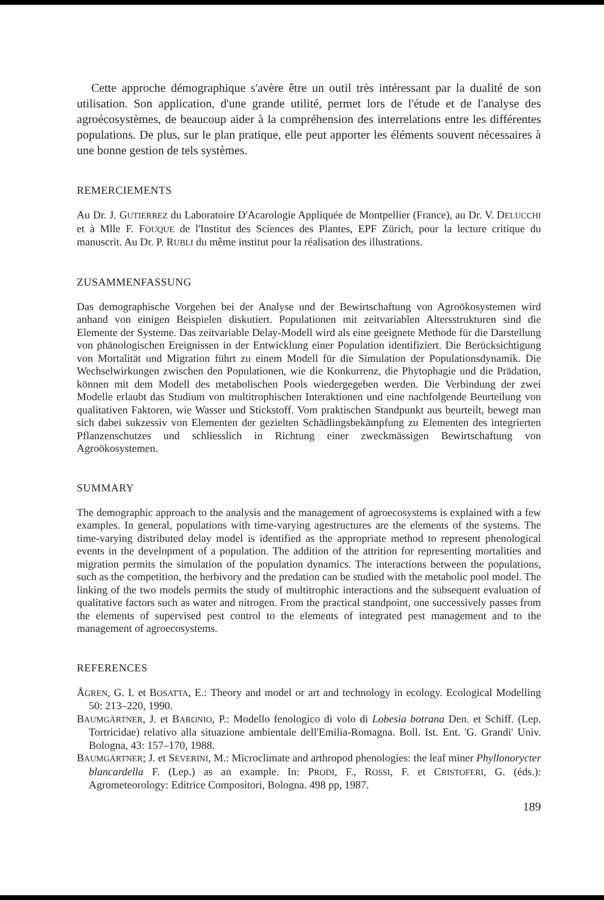Cette approche démographique s'avère être un outil très intéressant par la dualité de son utilisation. Son application, d'une grande utilité, permet lors de l'étude et de l'analyse des agroécosystèmes, de beaucoup aider à la compréhension des interrelations entre les différentes populations. De plus, sur le plan pratique, elle peut apporter les éléments souvent nécessaires à une bonne gestion de tels systèmes.
REMERCIEMENTS
Au Dr. J. GUTIERREZ du Laboratoire D'Acarologie Appliquée de Montpellier (France), au Dr. V. DELUCCHI et à Mlle F. FOUQUE de l'Institut des Sciences des Plantes, EPF Zürich, pour la lecture critique du manuscrit. Au Dr. P. RUBLI du même institut pour la réalisation des illustrations.
ZUSAMMENFASSUNG
Das demographische Vorgehen bei der Analyse und der Bewirtschaftung von Agroökosystemen wird anhand von einigen Beispielen diskutiert. Populationen mit zeitvariablen Altersstrukturen sind die Elemente der Systeme. Das zeitvariable Delay-Modell wird als eine geeignete Methode für die Darstellung von phänologischen Ereignissen in der Entwicklung einer Population identifiziert. Die Berücksichtigung von Mortalität und Migration führt zu einem Modell für die Simulation der Populationsdynamik. Die Wechselwirkungen zwischen den Populationen, wie die Konkurrenz, die Phytophagie und die Prädation, können mit dem Modell des metabolischen Pools wiedergegeben werden. Die Verbindung der zwei Modelle erlaubt das Studium von multitrophischen Interaktionen und eine nachfolgende Beurteilung von qualitativen Faktoren, wie Wasser und Stickstoff. Vom praktischen Standpunkt aus beurteilt, bewegt man sich dabei sukzessiv von Elementen der gezielten Schädlingsbekämpfung zu Elementen des integrierten Pflanzenschutzes und schliesslich in Richtung einer zweckmässigen Bewirtschaftung von Agroökosystemen.
SUMMARY
The demographic approach to the analysis and the management of agroecosystems is explained with a few examples. In general, populations with time-varying agestructures are the elements of the systems. The time-varying distributed delay model is identified as the appropriate method to represent phenological events in the development of a population. The addition of the attrition for representing mortalities and migration permits the simulation of the population dynamics. The interactions between the populations, such as the competition, the herbivory and the predation can be studied with the metabolic pool model. The linking of the two models permits the study of multitrophic interactions and the subsequent evaluation of qualitative factors such as water and nitrogen. From the practical standpoint, one successively passes from the elements of supervised pest control to the elements of integrated pest management and to the management of agroecosystems.
REFERENCES
ÅGREN, G. I. et BOSATTA, E.: Theory and model or art and technology in ecology. Ecological Modelling 50: 213–220, 1990.
BAUMGÄRTNER, J. et BARONIO, P.: Modello fenologico di volo di Lobesia botrana Den. et Schiff. (Lep. Tortricidae) relativo alla situazione ambientale dell'Emilia-Romagna. Boll. Ist. Ent. 'G. Grandi' Univ. Bologna, 43: 157–170, 1988.
BAUMGÄRTNER; J. et SEVERINI, M.: Microclimate and arthropod phenologies: the leaf miner Phyllonorycter blancardella F. (Lep.) as an example. In: PRODI, F., ROSSI, F. et CRISTOFERI, G. (éds.): Agrometeorology: Editrice Compositori, Bologna. 498 pp, 1987.
189